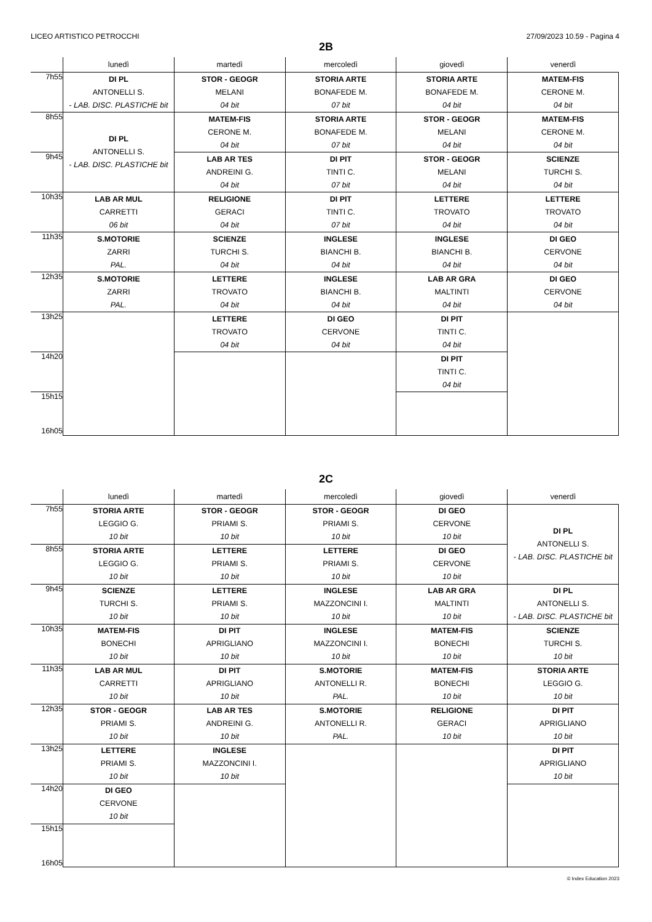LICEO ARTISTICO PETROCCHI 27/09/2023 10.59 - Pagina 4
2B
| | lunedì | martedì | mercoledì | giovedì | venerdì |
| --- | --- | --- | --- | --- | --- |
| 7h55 | DI PL ANTONELLI S. - LAB. DISC. PLASTICHE bit | STOR - GEOGR MELANI 04 bit | STORIA ARTE BONAFEDE M. 07 bit | STORIA ARTE BONAFEDE M. 04 bit | MATEM-FIS CERONE M. 04 bit |
| 8h55 | DI PL ANTONELLI S. - LAB. DISC. PLASTICHE bit | MATEM-FIS CERONE M. 04 bit | STORIA ARTE BONAFEDE M. 07 bit | STOR - GEOGR MELANI 04 bit | MATEM-FIS CERONE M. 04 bit |
| 9h45 | | LAB AR TES ANDREINI G. 04 bit | DI PIT TINTI C. 07 bit | STOR - GEOGR MELANI 04 bit | SCIENZE TURCHI S. 04 bit |
| 10h35 | LAB AR MUL CARRETTI 06 bit | RELIGIONE GERACI 04 bit | DI PIT TINTI C. 07 bit | LETTERE TROVATO 04 bit | LETTERE TROVATO 04 bit |
| 11h35 | S.MOTORIE ZARRI PAL. | SCIENZE TURCHI S. 04 bit | INGLESE BIANCHI B. 04 bit | INGLESE BIANCHI B. 04 bit | DI GEO CERVONE 04 bit |
| 12h35 | S.MOTORIE ZARRI PAL. | LETTERE TROVATO 04 bit | INGLESE BIANCHI B. 04 bit | LAB AR GRA MALTINTI 04 bit | DI GEO CERVONE 04 bit |
| 13h25 | | LETTERE TROVATO 04 bit | DI GEO CERVONE 04 bit | DI PIT TINTI C. 04 bit | |
| 14h20 | | | | DI PIT TINTI C. 04 bit | |
| 15h15 16h05 | | | | | |
2C
| | lunedì | martedì | mercoledì | giovedì | venerdì |
| --- | --- | --- | --- | --- | --- |
| 7h55 | STORIA ARTE LEGGIO G. 10 bit | STOR - GEOGR PRIAMI S. 10 bit | STOR - GEOGR PRIAMI S. 10 bit | DI GEO CERVONE 10 bit | DI PL ANTONELLI S. - LAB. DISC. PLASTICHE bit |
| 8h55 | STORIA ARTE LEGGIO G. 10 bit | LETTERE PRIAMI S. 10 bit | LETTERE PRIAMI S. 10 bit | DI GEO CERVONE 10 bit | |
| 9h45 | SCIENZE TURCHI S. 10 bit | LETTERE PRIAMI S. 10 bit | INGLESE MAZZONCINI I. 10 bit | LAB AR GRA MALTINTI 10 bit | DI PL ANTONELLI S. - LAB. DISC. PLASTICHE bit |
| 10h35 | MATEM-FIS BONECHI 10 bit | DI PIT APRIGLIANO 10 bit | INGLESE MAZZONCINI I. 10 bit | MATEM-FIS BONECHI 10 bit | SCIENZE TURCHI S. 10 bit |
| 11h35 | LAB AR MUL CARRETTI 10 bit | DI PIT APRIGLIANO 10 bit | S.MOTORIE ANTONELLI R. PAL. | MATEM-FIS BONECHI 10 bit | STORIA ARTE LEGGIO G. 10 bit |
| 12h35 | STOR - GEOGR PRIAMI S. 10 bit | LAB AR TES ANDREINI G. 10 bit | S.MOTORIE ANTONELLI R. PAL. | RELIGIONE GERACI 10 bit | DI PIT APRIGLIANO 10 bit |
| 13h25 | LETTERE PRIAMI S. 10 bit | INGLESE MAZZONCINI I. 10 bit | | | DI PIT APRIGLIANO 10 bit |
| 14h20 | DI GEO CERVONE 10 bit | | | | |
| 15h15 16h05 | | | | | |
© Index Education 2023